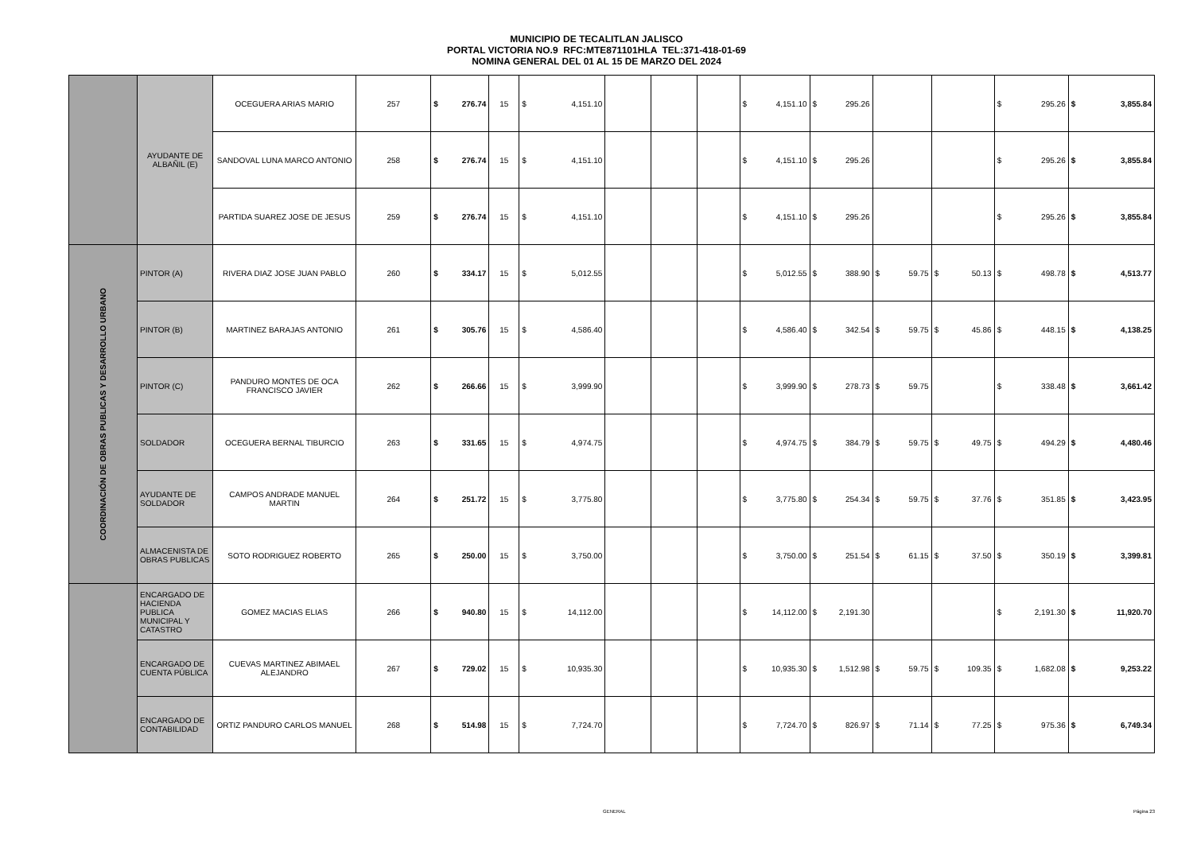MUNICIPIO DE TECALITLAN JALISCO
PORTAL VICTORIA NO.9 RFC:MTE871101HLA TEL:371-418-01-69
NOMINA GENERAL DEL 01 AL 15 DE MARZO DEL 2024
| | AYUDANTE DE ALBAÑIL (E) | OCEGUERA ARIAS MARIO | 257 | $ | 276.74 | 15 | $ | 4,151.10 | | | | $ | 4,151.10 | $ | 295.26 | | | | | $ | 295.26 | $ | 3,855.84 |
| | | SANDOVAL LUNA MARCO ANTONIO | 258 | $ | 276.74 | 15 | $ | 4,151.10 | | | | $ | 4,151.10 | $ | 295.26 | | | | | $ | 295.26 | $ | 3,855.84 |
| | | PARTIDA SUAREZ JOSE DE JESUS | 259 | $ | 276.74 | 15 | $ | 4,151.10 | | | | $ | 4,151.10 | $ | 295.26 | | | | | $ | 295.26 | $ | 3,855.84 |
| COORDINACIÓN DE OBRAS PUBLICAS Y DESARROLLO URBANO | PINTOR (A) | RIVERA DIAZ JOSE JUAN PABLO | 260 | $ | 334.17 | 15 | $ | 5,012.55 | | | | $ | 5,012.55 | $ | 388.90 | $ | 59.75 | $ | 50.13 | $ | 498.78 | $ | 4,513.77 |
| | PINTOR (B) | MARTINEZ BARAJAS ANTONIO | 261 | $ | 305.76 | 15 | $ | 4,586.40 | | | | $ | 4,586.40 | $ | 342.54 | $ | 59.75 | $ | 45.86 | $ | 448.15 | $ | 4,138.25 |
| | PINTOR (C) | PANDURO MONTES DE OCA FRANCISCO JAVIER | 262 | $ | 266.66 | 15 | $ | 3,999.90 | | | | $ | 3,999.90 | $ | 278.73 | $ | 59.75 | | | $ | 338.48 | $ | 3,661.42 |
| | SOLDADOR | OCEGUERA BERNAL TIBURCIO | 263 | $ | 331.65 | 15 | $ | 4,974.75 | | | | $ | 4,974.75 | $ | 384.79 | $ | 59.75 | $ | 49.75 | $ | 494.29 | $ | 4,480.46 |
| | AYUDANTE DE SOLDADOR | CAMPOS ANDRADE MANUEL MARTIN | 264 | $ | 251.72 | 15 | $ | 3,775.80 | | | | $ | 3,775.80 | $ | 254.34 | $ | 59.75 | $ | 37.76 | $ | 351.85 | $ | 3,423.95 |
| | ALMACENISTA DE OBRAS PUBLICAS | SOTO RODRIGUEZ ROBERTO | 265 | $ | 250.00 | 15 | $ | 3,750.00 | | | | $ | 3,750.00 | $ | 251.54 | $ | 61.15 | $ | 37.50 | $ | 350.19 | $ | 3,399.81 |
| | ENCARGADO DE HACIENDA PUBLICA MUNICIPAL Y CATASTRO | GOMEZ MACIAS ELIAS | 266 | $ | 940.80 | 15 | $ | 14,112.00 | | | | $ | 14,112.00 | $ | 2,191.30 | | | | | $ | 2,191.30 | $ | 11,920.70 |
| | ENCARGADO DE CUENTA PÚBLICA | CUEVAS MARTINEZ ABIMAEL ALEJANDRO | 267 | $ | 729.02 | 15 | $ | 10,935.30 | | | | $ | 10,935.30 | $ | 1,512.98 | $ | 59.75 | $ | 109.35 | $ | 1,682.08 | $ | 9,253.22 |
| | ENCARGADO DE CONTABILIDAD | ORTIZ PANDURO CARLOS MANUEL | 268 | $ | 514.98 | 15 | $ | 7,724.70 | | | | $ | 7,724.70 | $ | 826.97 | $ | 71.14 | $ | 77.25 | $ | 975.36 | $ | 6,749.34 |
GENERAL Página 23